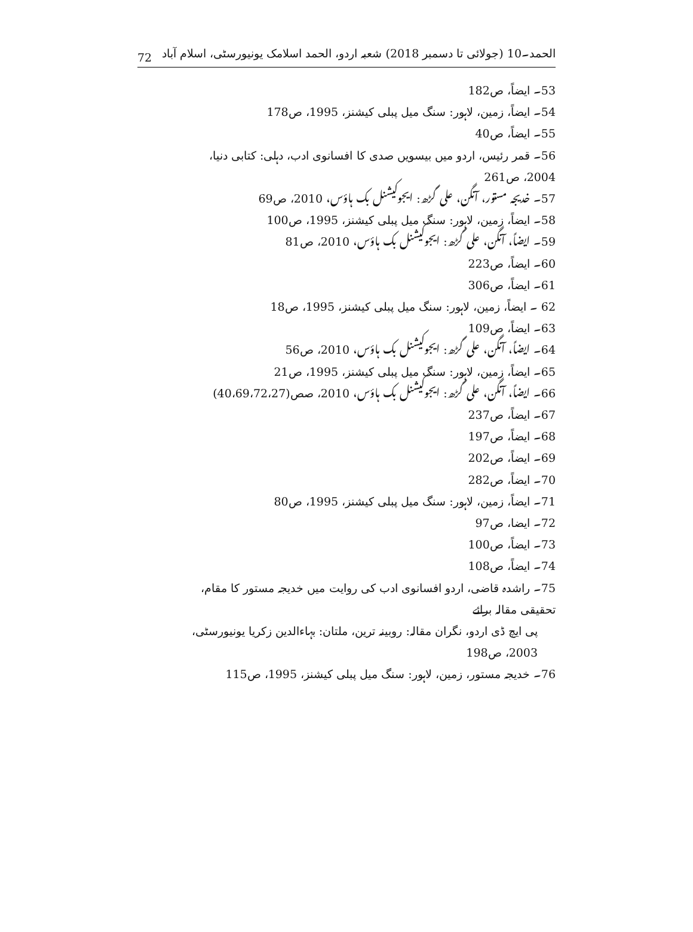72 الحمد۔10 (جولائی تا دسمبر 2018) شعبہ اردو، الحمد اسلامک یونیورسٹی، اسلام آباد
53۔ ایضاً، ص182
54۔ ایضاً، زمین، لاہور: سنگ میل پبلی کیشنز، 1995، ص178
55۔ ایضاً، ص40
56۔ قمر رئیس، اردو میں بیسویں صدی کا افسانوی ادب، دہلی: کتابی دنیا، 2004، ص261
57۔ خدیجہ مستور، آنگن، علی گڑھ: ایجوکیشنل بک ہاؤس، 2010، ص69
58۔ ایضاً، زمین، لاہور: سنگ میل پبلی کیشنز، 1995، ص100
59۔ ایضاً، آنگن، علی گڑھ: ایجوکیشنل بک ہاؤس، 2010، ص81
60۔ ایضاً، ص223
61۔ ایضاً، ص306
62 ۔ ایضاً، زمین، لاہور: سنگ میل پبلی کیشنز، 1995، ص18
63۔ ایضاً، ص109
64۔ ایضاً، آنگن، علی گڑھ: ایجوکیشنل بک ہاؤس، 2010، ص56
65۔ ایضاً، زمین، لاہور: سنگ میل پبلی کیشنز، 1995، ص21
66۔ ایضاً، آنگن، علی گڑھ: ایجوکیشنل بک ہاؤس، 2010، صص(40،69،72،27)
67۔ ایضاً، ص237
68۔ ایضاً، ص197
69۔ ایضاً، ص202
70۔ ایضاً، ص282
71۔ ایضاً، زمین، لاہور: سنگ میل پبلی کیشنز، 1995، ص80
72۔ ایضا، ص97
73۔ ایضاً، ص100
74۔ ایضاً، ص108
75۔ راشدہ قاضی، اردو افسانوی ادب کی روایت میں خدیجہ مستور کا مقام، تحقیقی مقالہ برائے
پی ایچ ڈی اردو، نگران مقالہ: روبینہ ترین، ملتان: بہاءالدین زکریا یونیورسٹی، 2003، ص198
76۔ خدیجہ مستور، زمین، لاہور: سنگ میل پبلی کیشنز، 1995، ص115